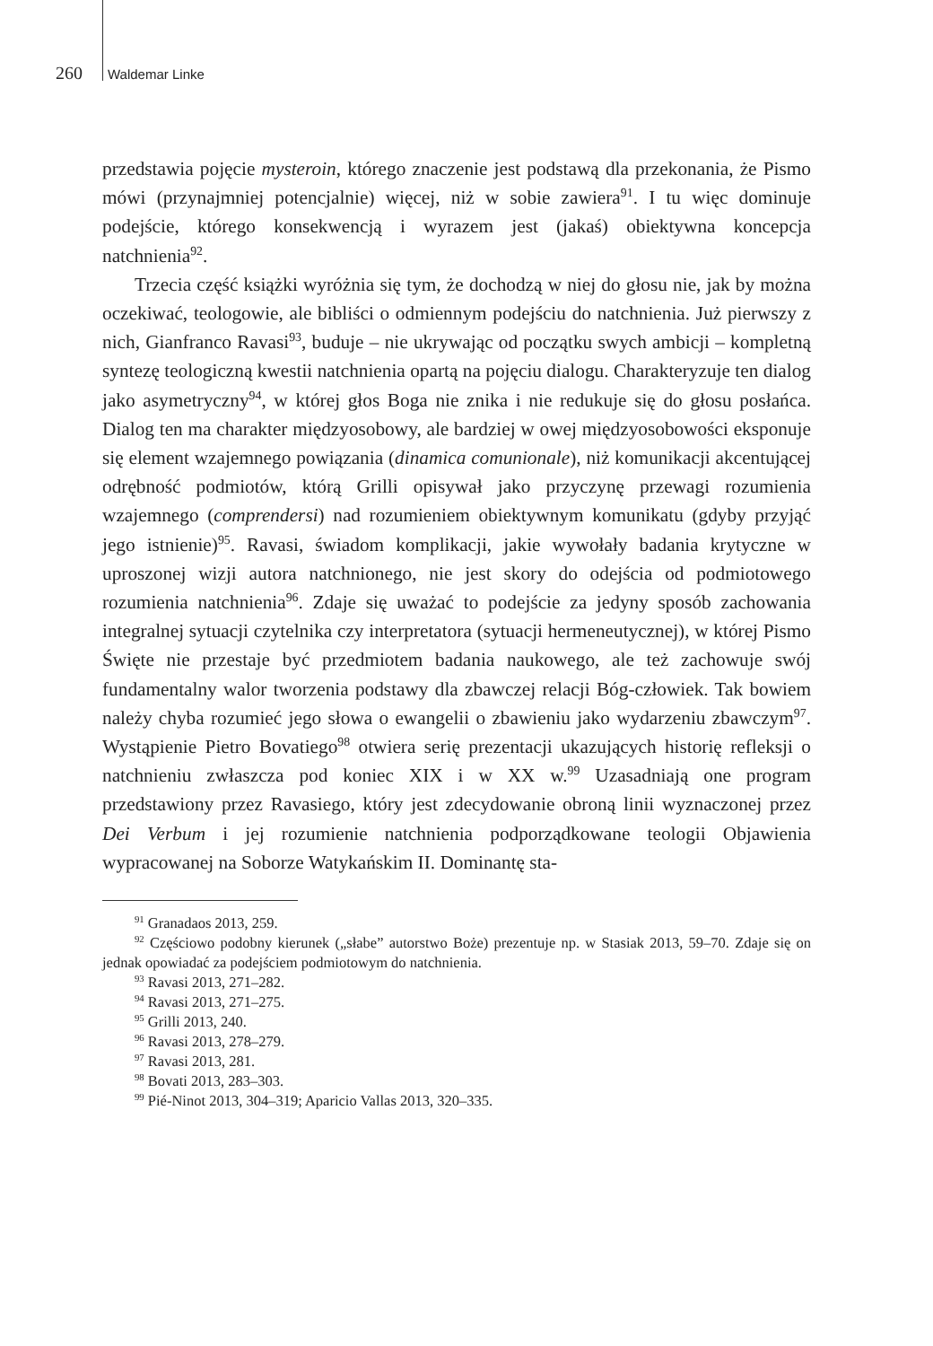260 Waldemar Linke
przedstawia pojęcie mysteroin, którego znaczenie jest podstawą dla przekonania, że Pismo mówi (przynajmniej potencjalnie) więcej, niż w sobie zawiera<sup>91</sup>. I tu więc dominuje podejście, którego konsekwencją i wyrazem jest (jakaś) obiektywna koncepcja natchnienia<sup>92</sup>.
Trzecia część książki wyróżnia się tym, że dochodzą w niej do głosu nie, jak by można oczekiwać, teologowie, ale bibliści o odmiennym podejściu do natchnienia. Już pierwszy z nich, Gianfranco Ravasi<sup>93</sup>, buduje – nie ukrywając od początku swych ambicji – kompletną syntezę teologiczną kwestii natchnienia opartą na pojęciu dialogu. Charakteryzuje ten dialog jako asymetryczny<sup>94</sup>, w której głos Boga nie znika i nie redukuje się do głosu posłańca. Dialog ten ma charakter międzyosobowy, ale bardziej w owej międzyosobowości eksponuje się element wzajemnego powiązania (dinamica comunionale), niż komunikacji akcentującej odrębność podmiotów, którą Grilli opisywał jako przyczynę przewagi rozumienia wzajemnego (comprendersi) nad rozumieniem obiektywnym komunikatu (gdyby przyjąć jego istnienie)<sup>95</sup>. Ravasi, świadom komplikacji, jakie wywołały badania krytyczne w uproszonej wizji autora natchnionego, nie jest skory do odejścia od podmiotowego rozumienia natchnienia<sup>96</sup>. Zdaje się uważać to podejście za jedyny sposób zachowania integralnej sytuacji czytelnika czy interpretatora (sytuacji hermeneutycznej), w której Pismo Święte nie przestaje być przedmiotem badania naukowego, ale też zachowuje swój fundamentalny walor tworzenia podstawy dla zbawczej relacji Bóg-człowiek. Tak bowiem należy chyba rozumieć jego słowa o ewangelii o zbawieniu jako wydarzeniu zbawczym<sup>97</sup>. Wystąpienie Pietro Bovatiego<sup>98</sup> otwiera serię prezentacji ukazujących historię refleksji o natchnieniu zwłaszcza pod koniec XIX i w XX w.<sup>99</sup> Uzasadniają one program przedstawiony przez Ravasiego, który jest zdecydowanie obroną linii wyznaczonej przez Dei Verbum i jej rozumienie natchnienia podporządkowane teologii Objawienia wypracowanej na Soborze Watykańskim II. Dominantę sta-
<sup>91</sup> Granadaos 2013, 259.
<sup>92</sup> Częściowo podobny kierunek („słabe” autorstwo Boże) prezentuje np. w Stasiak 2013, 59–70. Zdaje się on jednak opowiadać za podejściem podmiotowym do natchnienia.
<sup>93</sup> Ravasi 2013, 271–282.
<sup>94</sup> Ravasi 2013, 271–275.
<sup>95</sup> Grilli 2013, 240.
<sup>96</sup> Ravasi 2013, 278–279.
<sup>97</sup> Ravasi 2013, 281.
<sup>98</sup> Bovati 2013, 283–303.
<sup>99</sup> Pié-Ninot 2013, 304–319; Aparicio Vallas 2013, 320–335.